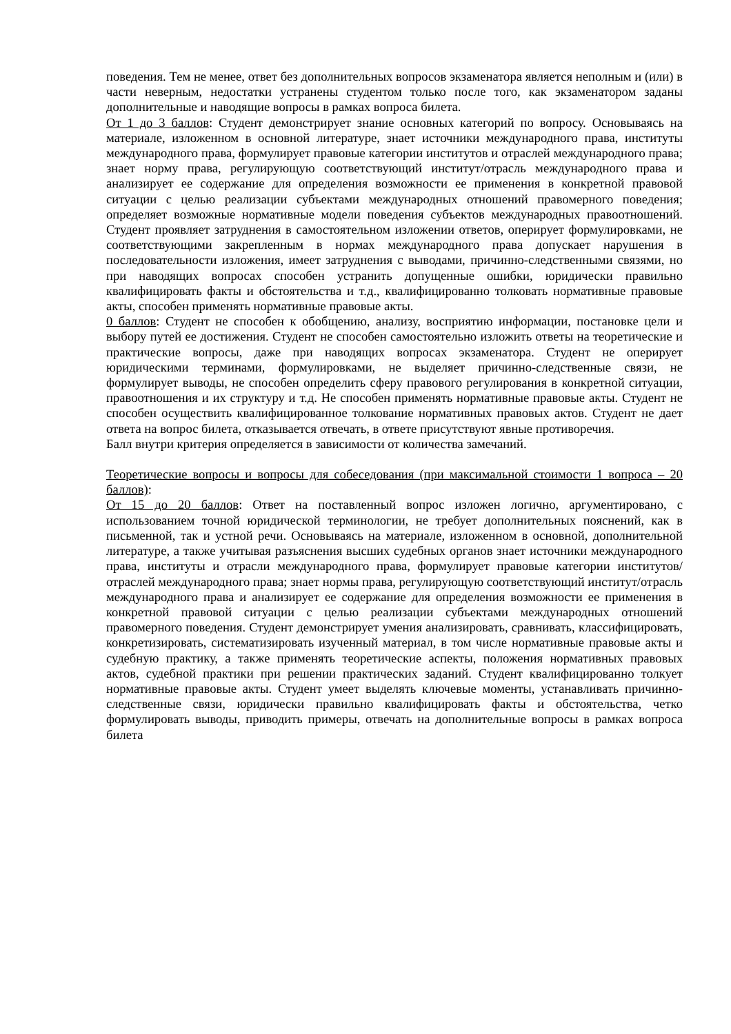поведения. Тем не менее, ответ без дополнительных вопросов экзаменатора является неполным и (или) в части неверным, недостатки устранены студентом только после того, как экзаменатором заданы дополнительные и наводящие вопросы в рамках вопроса билета.
От 1 до 3 баллов: Студент демонстрирует знание основных категорий по вопросу. Основываясь на материале, изложенном в основной литературе, знает источники международного права, институты международного права, формулирует правовые категории институтов и отраслей международного права; знает норму права, регулирующую соответствующий институт/отрасль международного права и анализирует ее содержание для определения возможности ее применения в конкретной правовой ситуации с целью реализации субъектами международных отношений правомерного поведения; определяет возможные нормативные модели поведения субъектов международных правоотношений. Студент проявляет затруднения в самостоятельном изложении ответов, оперирует формулировками, не соответствующими закрепленным в нормах международного права допускает нарушения в последовательности изложения, имеет затруднения с выводами, причинно-следственными связями, но при наводящих вопросах способен устранить допущенные ошибки, юридически правильно квалифицировать факты и обстоятельства и т.д., квалифицированно толковать нормативные правовые акты, способен применять нормативные правовые акты.
0 баллов: Студент не способен к обобщению, анализу, восприятию информации, постановке цели и выбору путей ее достижения. Студент не способен самостоятельно изложить ответы на теоретические и практические вопросы, даже при наводящих вопросах экзаменатора. Студент не оперирует юридическими терминами, формулировками, не выделяет причинно-следственные связи, не формулирует выводы, не способен определить сферу правового регулирования в конкретной ситуации, правоотношения и их структуру и т.д. Не способен применять нормативные правовые акты. Студент не способен осуществить квалифицированное толкование нормативных правовых актов. Студент не дает ответа на вопрос билета, отказывается отвечать, в ответе присутствуют явные противоречия.
Балл внутри критерия определяется в зависимости от количества замечаний.
Теоретические вопросы и вопросы для собеседования (при максимальной стоимости 1 вопроса – 20 баллов):
От 15 до 20 баллов: Ответ на поставленный вопрос изложен логично, аргументировано, с использованием точной юридической терминологии, не требует дополнительных пояснений, как в письменной, так и устной речи. Основываясь на материале, изложенном в основной, дополнительной литературе, а также учитывая разъяснения высших судебных органов знает источники международного права, институты и отрасли международного права, формулирует правовые категории институтов/отраслей международного права; знает нормы права, регулирующую соответствующий институт/отрасль международного права и анализирует ее содержание для определения возможности ее применения в конкретной правовой ситуации с целью реализации субъектами международных отношений правомерного поведения. Студент демонстрирует умения анализировать, сравнивать, классифицировать, конкретизировать, систематизировать изученный материал, в том числе нормативные правовые акты и судебную практику, а также применять теоретические аспекты, положения нормативных правовых актов, судебной практики при решении практических заданий. Студент квалифицированно толкует нормативные правовые акты. Студент умеет выделять ключевые моменты, устанавливать причинно-следственные связи, юридически правильно квалифицировать факты и обстоятельства, четко формулировать выводы, приводить примеры, отвечать на дополнительные вопросы в рамках вопроса билета